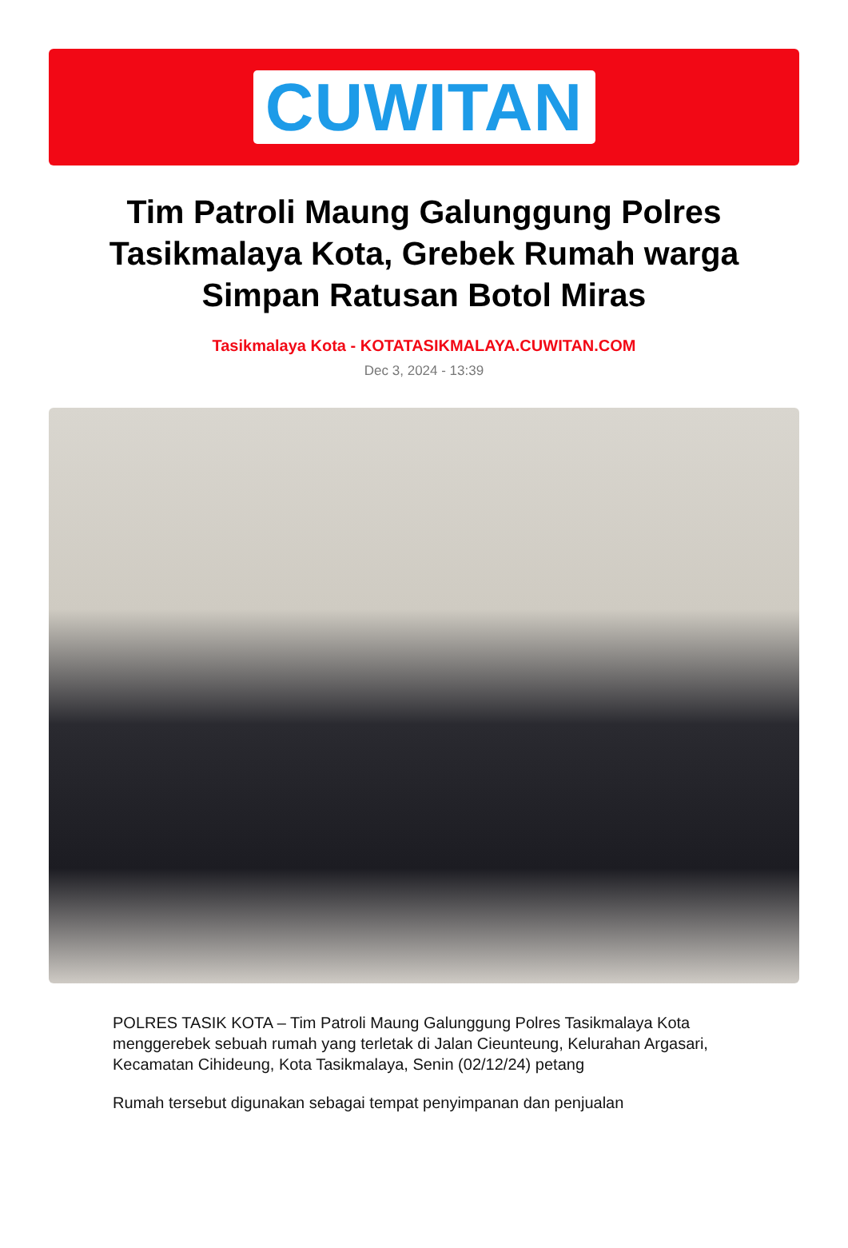CUWITAN
Tim Patroli Maung Galunggung Polres Tasikmalaya Kota, Grebek Rumah warga Simpan Ratusan Botol Miras
Tasikmalaya Kota - KOTATASIKMALAYA.CUWITAN.COM
Dec 3, 2024 - 13:39
POLRES TASIK KOTA – Tim Patroli Maung Galunggung Polres Tasikmalaya Kota menggerebek sebuah rumah yang terletak di Jalan Cieunteung, Kelurahan Argasari, Kecamatan Cihideung, Kota Tasikmalaya, Senin (02/12/24) petang
Rumah tersebut digunakan sebagai tempat penyimpanan dan penjualan